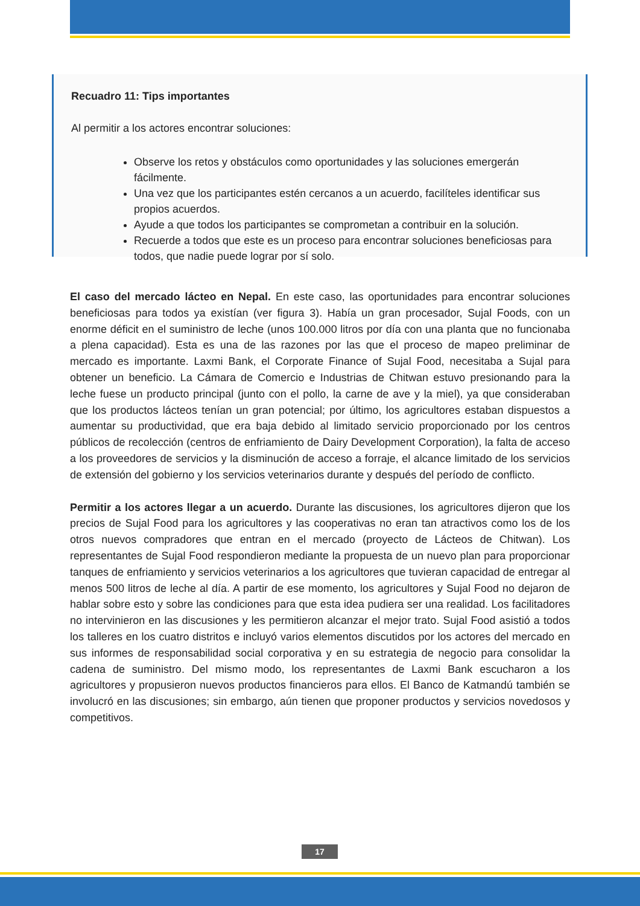Recuadro 11: Tips importantes
Al permitir a los actores encontrar soluciones:
Observe los retos y obstáculos como oportunidades y las soluciones emergerán fácilmente.
Una vez que los participantes estén cercanos a un acuerdo, facilíteles identificar sus propios acuerdos.
Ayude a que todos los participantes se comprometan a contribuir en la solución.
Recuerde a todos que este es un proceso para encontrar soluciones beneficiosas para todos, que nadie puede lograr por sí solo.
El caso del mercado lácteo en Nepal. En este caso, las oportunidades para encontrar soluciones beneficiosas para todos ya existían (ver figura 3). Había un gran procesador, Sujal Foods, con un enorme déficit en el suministro de leche (unos 100.000 litros por día con una planta que no funcionaba a plena capacidad). Esta es una de las razones por las que el proceso de mapeo preliminar de mercado es importante. Laxmi Bank, el Corporate Finance of Sujal Food, necesitaba a Sujal para obtener un beneficio. La Cámara de Comercio e Industrias de Chitwan estuvo presionando para la leche fuese un producto principal (junto con el pollo, la carne de ave y la miel), ya que consideraban que los productos lácteos tenían un gran potencial; por último, los agricultores estaban dispuestos a aumentar su productividad, que era baja debido al limitado servicio proporcionado por los centros públicos de recolección (centros de enfriamiento de Dairy Development Corporation), la falta de acceso a los proveedores de servicios y la disminución de acceso a forraje, el alcance limitado de los servicios de extensión del gobierno y los servicios veterinarios durante y después del período de conflicto.
Permitir a los actores llegar a un acuerdo. Durante las discusiones, los agricultores dijeron que los precios de Sujal Food para los agricultores y las cooperativas no eran tan atractivos como los de los otros nuevos compradores que entran en el mercado (proyecto de Lácteos de Chitwan). Los representantes de Sujal Food respondieron mediante la propuesta de un nuevo plan para proporcionar tanques de enfriamiento y servicios veterinarios a los agricultores que tuvieran capacidad de entregar al menos 500 litros de leche al día. A partir de ese momento, los agricultores y Sujal Food no dejaron de hablar sobre esto y sobre las condiciones para que esta idea pudiera ser una realidad. Los facilitadores no intervinieron en las discusiones y les permitieron alcanzar el mejor trato. Sujal Food asistió a todos los talleres en los cuatro distritos e incluyó varios elementos discutidos por los actores del mercado en sus informes de responsabilidad social corporativa y en su estrategia de negocio para consolidar la cadena de suministro. Del mismo modo, los representantes de Laxmi Bank escucharon a los agricultores y propusieron nuevos productos financieros para ellos. El Banco de Katmandú también se involucró en las discusiones; sin embargo, aún tienen que proponer productos y servicios novedosos y competitivos.
17